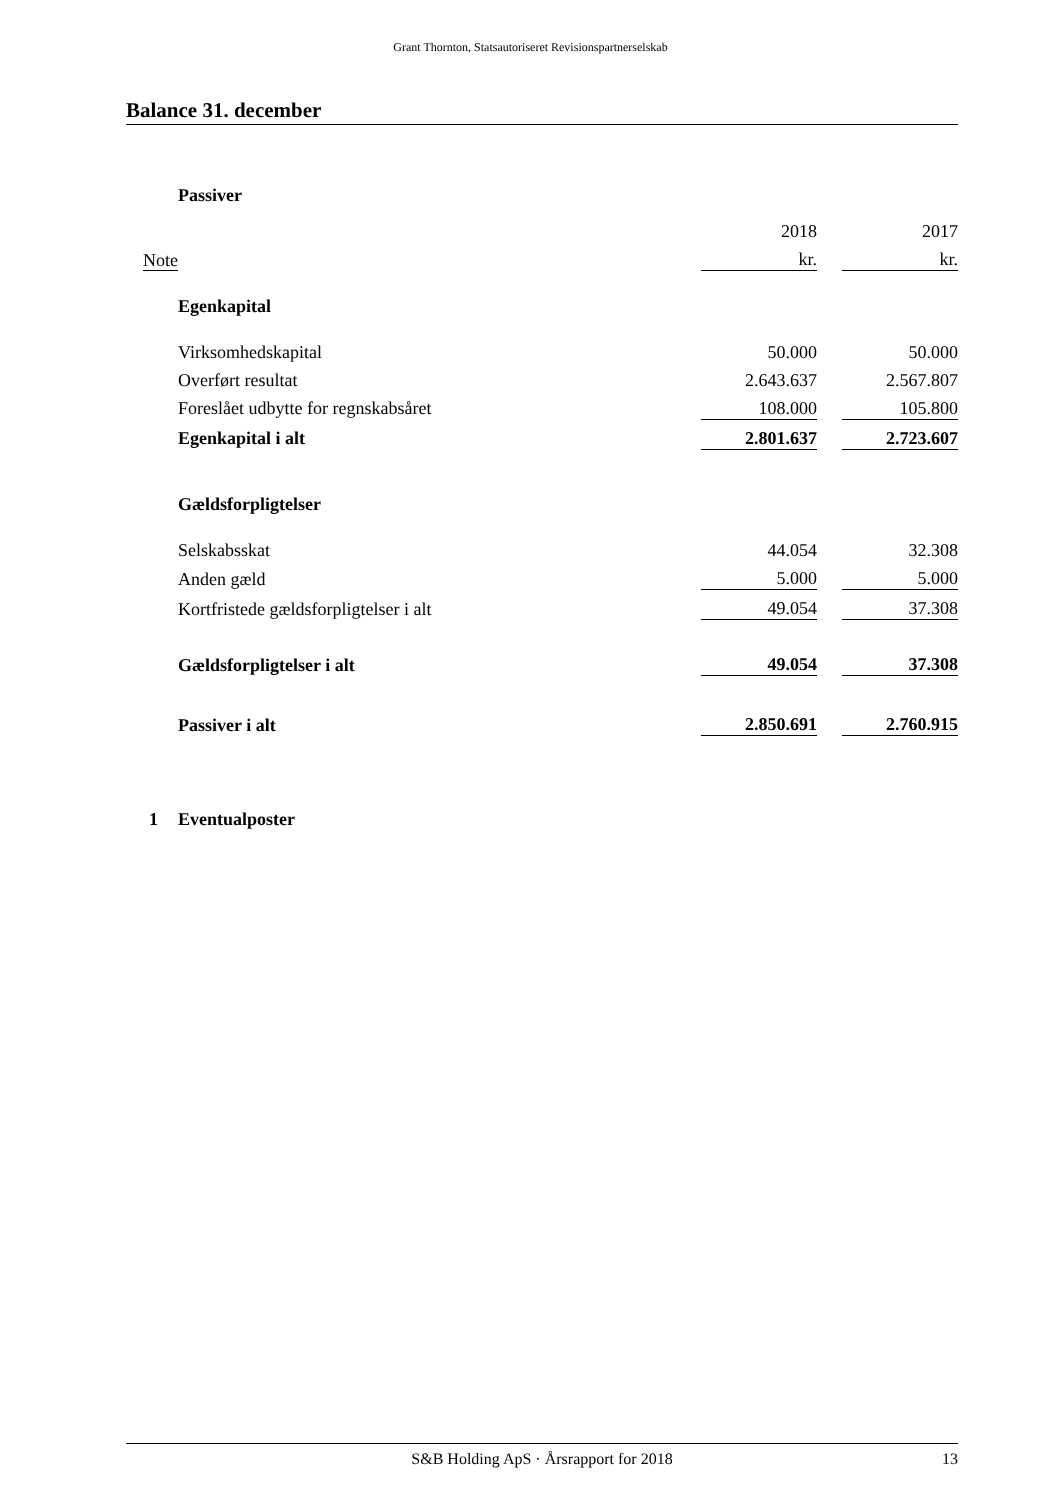Grant Thornton, Statsautoriseret Revisionspartnerselskab
Balance 31. december
| | Passiver | | | |
| | | 2018 | | 2017 |
| Note | | kr. | | kr. |
| | Egenkapital | | | |
| | Virksomhedskapital | 50.000 | | 50.000 |
| | Overført resultat | 2.643.637 | | 2.567.807 |
| | Foreslået udbytte for regnskabsåret | 108.000 | | 105.800 |
| | Egenkapital i alt | 2.801.637 | | 2.723.607 |
| | Gældsforpligtelser | | | |
| | Selskabsskat | 44.054 | | 32.308 |
| | Anden gæld | 5.000 | | 5.000 |
| | Kortfristede gældsforpligtelser i alt | 49.054 | | 37.308 |
| | Gældsforpligtelser i alt | 49.054 | | 37.308 |
| | Passiver i alt | 2.850.691 | | 2.760.915 |
| 1 | Eventualposter | | | |
S&B Holding ApS · Årsrapport for 2018 13